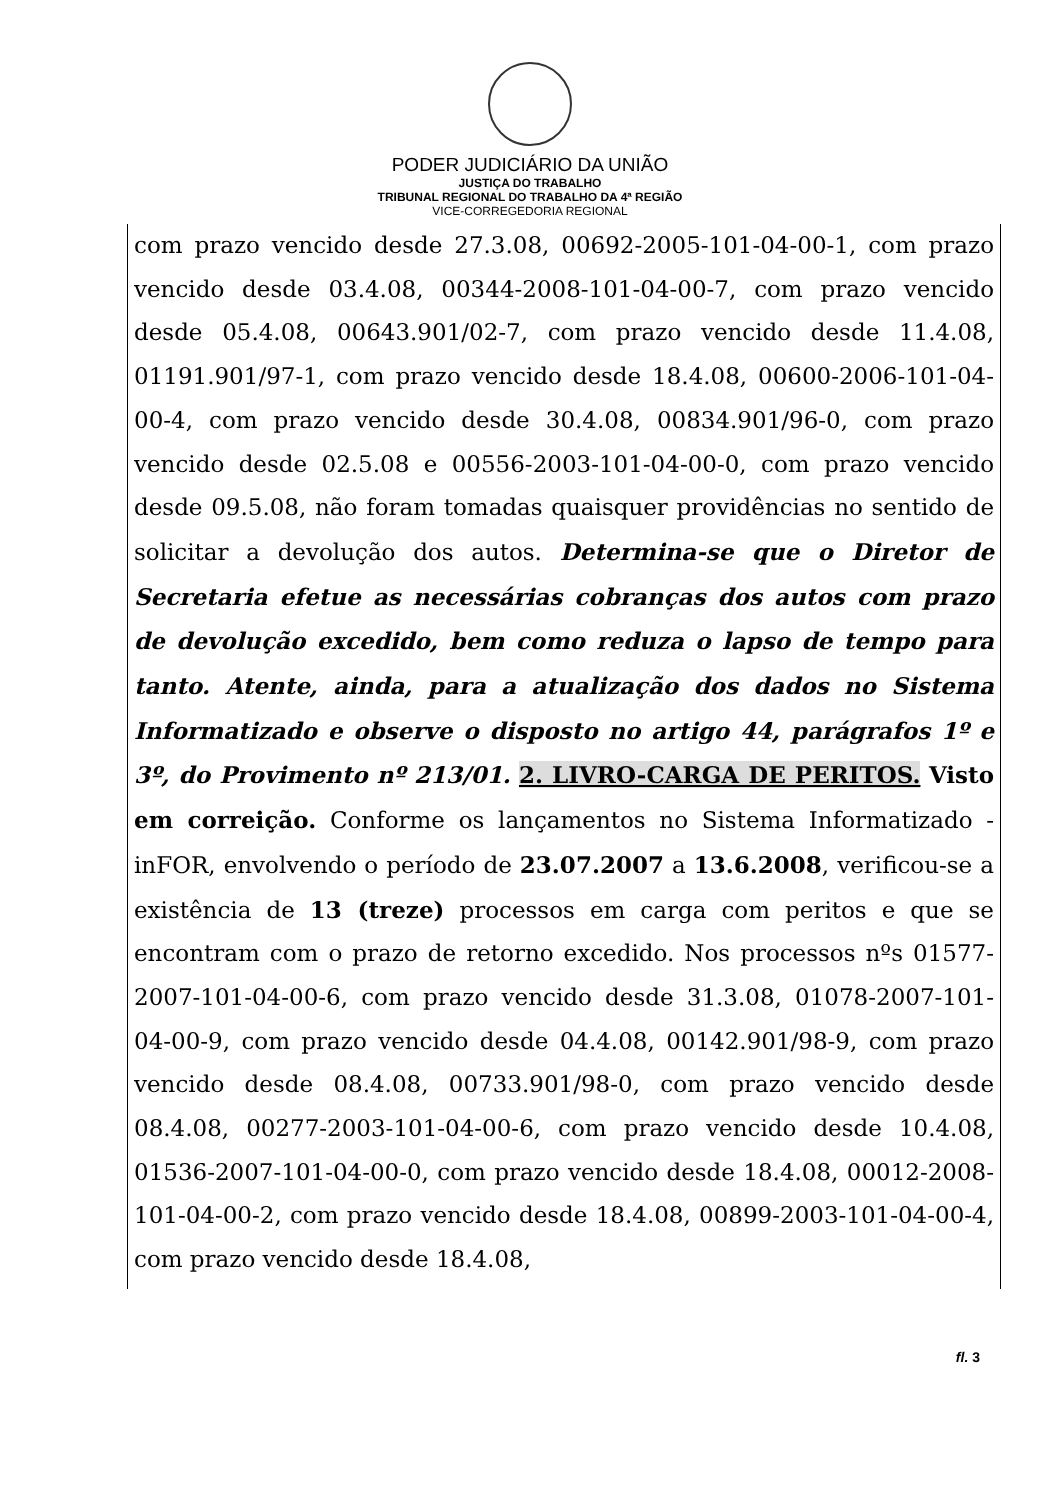PODER JUDICIÁRIO DA UNIÃO
JUSTIÇA DO TRABALHO
TRIBUNAL REGIONAL DO TRABALHO DA 4ª REGIÃO
VICE-CORREGEDORIA REGIONAL
com prazo vencido desde 27.3.08, 00692-2005-101-04-00-1, com prazo vencido desde 03.4.08, 00344-2008-101-04-00-7, com prazo vencido desde 05.4.08, 00643.901/02-7, com prazo vencido desde 11.4.08, 01191.901/97-1, com prazo vencido desde 18.4.08, 00600-2006-101-04-00-4, com prazo vencido desde 30.4.08, 00834.901/96-0, com prazo vencido desde 02.5.08 e 00556-2003-101-04-00-0, com prazo vencido desde 09.5.08, não foram tomadas quaisquer providências no sentido de solicitar a devolução dos autos. Determina-se que o Diretor de Secretaria efetue as necessárias cobranças dos autos com prazo de devolução excedido, bem como reduza o lapso de tempo para tanto. Atente, ainda, para a atualização dos dados no Sistema Informatizado e observe o disposto no artigo 44, parágrafos 1º e 3º, do Provimento nº 213/01. 2. LIVRO-CARGA DE PERITOS. Visto em correição. Conforme os lançamentos no Sistema Informatizado - inFOR, envolvendo o período de 23.07.2007 a 13.6.2008, verificou-se a existência de 13 (treze) processos em carga com peritos e que se encontram com o prazo de retorno excedido. Nos processos nºs 01577-2007-101-04-00-6, com prazo vencido desde 31.3.08, 01078-2007-101-04-00-9, com prazo vencido desde 04.4.08, 00142.901/98-9, com prazo vencido desde 08.4.08, 00733.901/98-0, com prazo vencido desde 08.4.08, 00277-2003-101-04-00-6, com prazo vencido desde 10.4.08, 01536-2007-101-04-00-0, com prazo vencido desde 18.4.08, 00012-2008-101-04-00-2, com prazo vencido desde 18.4.08, 00899-2003-101-04-00-4, com prazo vencido desde 18.4.08,
fl. 3